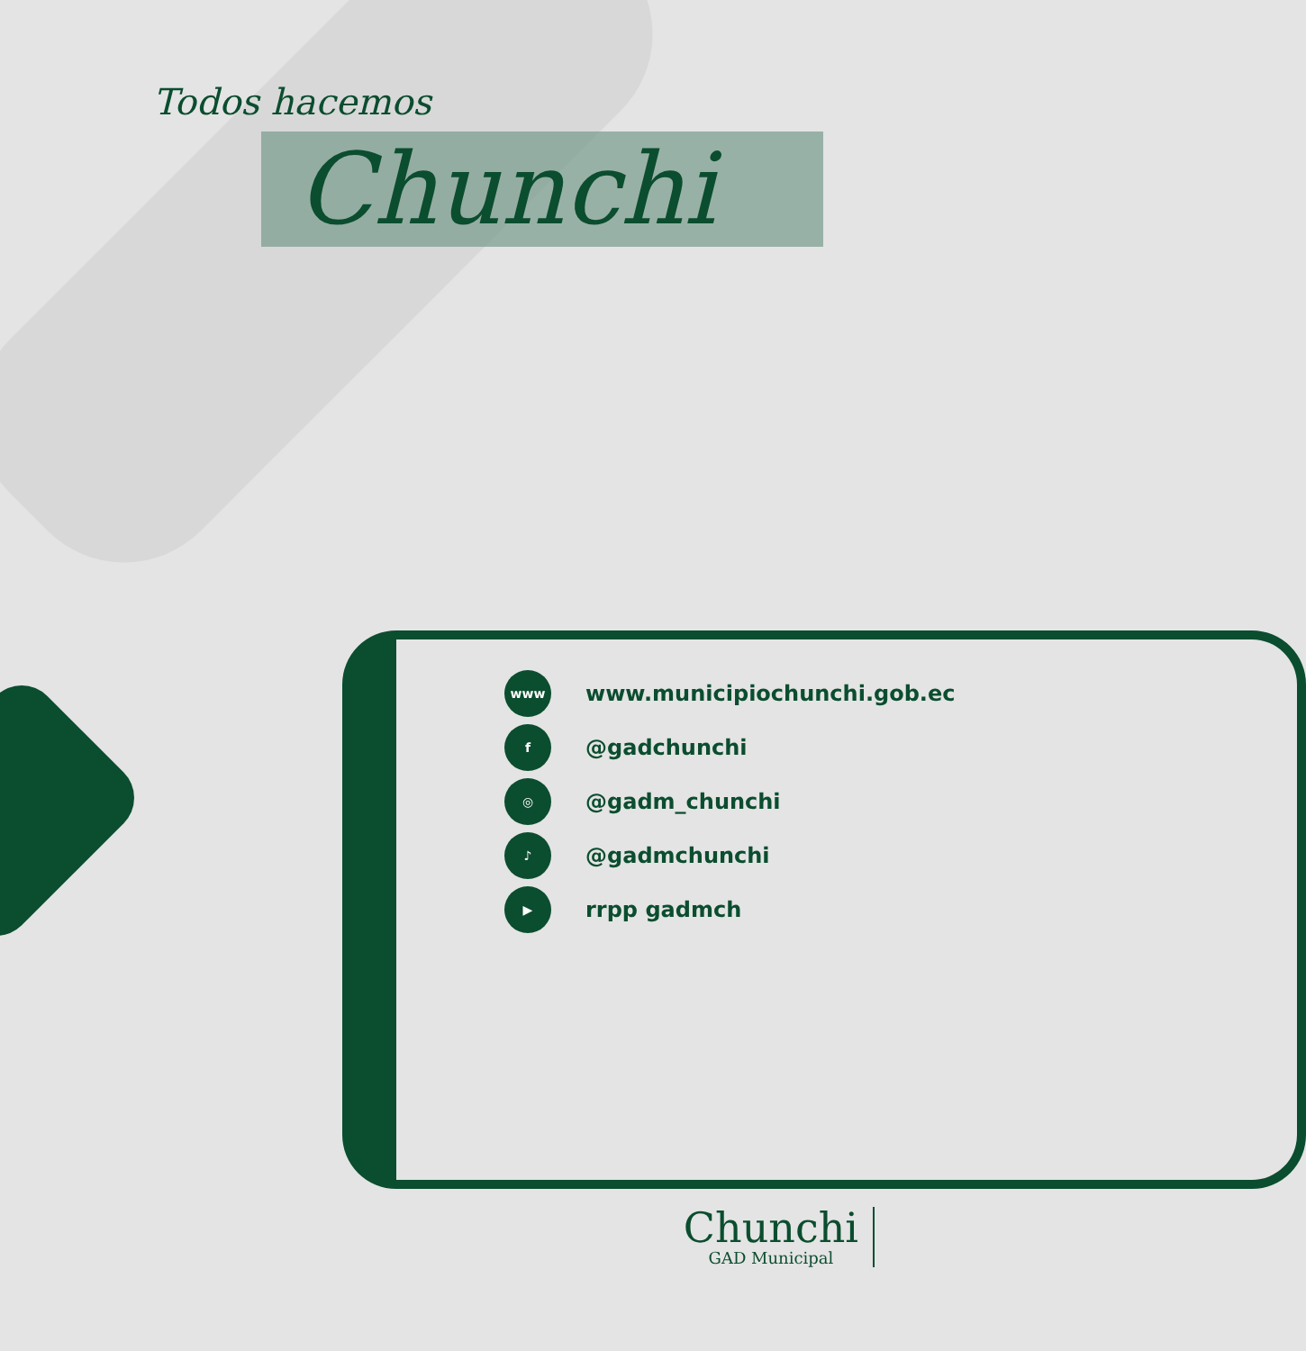Todos hacemos
Chunchi
www www.municipiochunchi.gob.ec
f @gadchunchi
◎ @gadm_chunchi
♪ @gadmchunchi
▶ rrpp gadmch
Chunchi
GAD Municipal